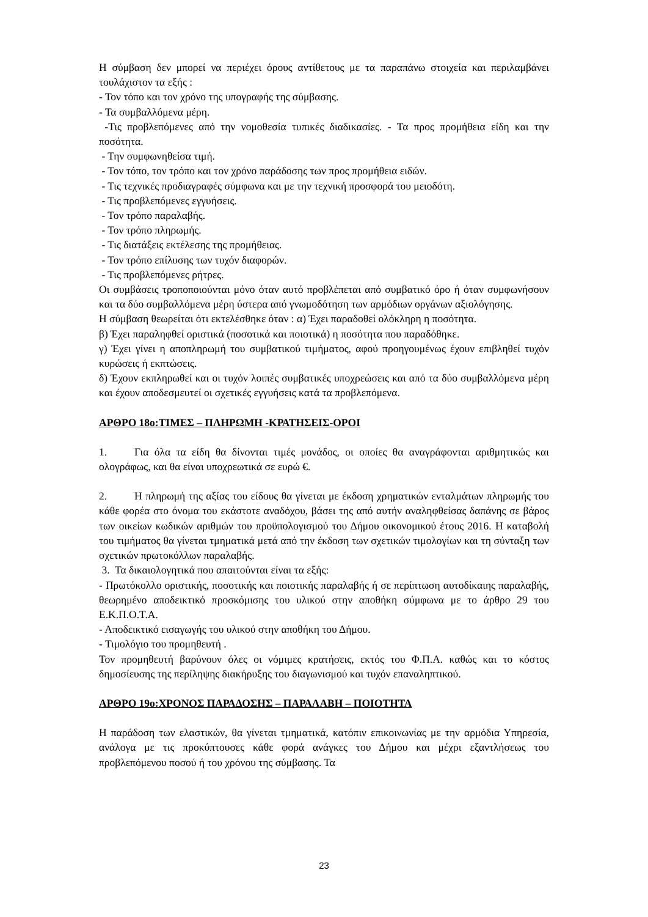Η σύμβαση δεν μπορεί να περιέχει όρους αντίθετους με τα παραπάνω στοιχεία και περιλαμβάνει τουλάχιστον τα εξής :
- Τον τόπο και τον χρόνο της υπογραφής της σύμβασης.
- Τα συμβαλλόμενα μέρη.
-Τις προβλεπόμενες από την νομοθεσία τυπικές διαδικασίες. - Τα προς προμήθεια είδη και την ποσότητα.
- Την συμφωνηθείσα τιμή.
- Τον τόπο, τον τρόπο και τον χρόνο παράδοσης των προς προμήθεια ειδών.
- Τις τεχνικές προδιαγραφές σύμφωνα και με την τεχνική προσφορά του μειοδότη.
- Τις προβλεπόμενες εγγυήσεις.
- Τον τρόπο παραλαβής.
- Τον τρόπο πληρωμής.
- Τις διατάξεις εκτέλεσης της προμήθειας.
- Τον τρόπο επίλυσης των τυχόν διαφορών.
- Τις προβλεπόμενες ρήτρες.
Οι συμβάσεις τροποποιούνται μόνο όταν αυτό προβλέπεται από συμβατικό όρο ή όταν συμφωνήσουν και τα δύο συμβαλλόμενα μέρη ύστερα από γνωμοδότηση των αρμόδιων οργάνων αξιολόγησης.
Η σύμβαση θεωρείται ότι εκτελέσθηκε όταν : α) Έχει παραδοθεί ολόκληρη η ποσότητα.
β) Έχει παραληφθεί οριστικά (ποσοτικά και ποιοτικά) η ποσότητα που παραδόθηκε.
γ) Έχει γίνει η αποπληρωμή του συμβατικού τιμήματος, αφού προηγουμένως έχουν επιβληθεί τυχόν κυρώσεις ή εκπτώσεις.
δ) Έχουν εκπληρωθεί και οι τυχόν λοιπές συμβατικές υποχρεώσεις και από τα δύο συμβαλλόμενα μέρη και έχουν αποδεσμευτεί οι σχετικές εγγυήσεις κατά τα προβλεπόμενα.
ΑΡΘΡΟ 18ο:ΤΙΜΕΣ – ΠΛΗΡΩΜΗ -ΚΡΑΤΗΣΕΙΣ-ΟΡΟΙ
1. Για όλα τα είδη θα δίνονται τιμές μονάδος, οι οποίες θα αναγράφονται αριθμητικώς και ολογράφως, και θα είναι υποχρεωτικά σε ευρώ €.
2. Η πληρωμή της αξίας του είδους θα γίνεται με έκδοση χρηματικών ενταλμάτων πληρωμής του κάθε φορέα στο όνομα του εκάστοτε αναδόχου, βάσει της από αυτήν αναληφθείσας δαπάνης σε βάρος των οικείων κωδικών αριθμών του προϋπολογισμού του Δήμου οικονομικού έτους 2016. Η καταβολή του τιμήματος θα γίνεται τμηματικά μετά από την έκδοση των σχετικών τιμολογίων και τη σύνταξη των σχετικών πρωτοκόλλων παραλαβής.
3. Τα δικαιολογητικά που απαιτούνται είναι τα εξής:
- Πρωτόκολλο οριστικής, ποσοτικής και ποιοτικής παραλαβής ή σε περίπτωση αυτοδίκαιης παραλαβής, θεωρημένο αποδεικτικό προσκόμισης του υλικού στην αποθήκη σύμφωνα με το άρθρο 29 του Ε.Κ.Π.Ο.Τ.Α.
- Αποδεικτικό εισαγωγής του υλικού στην αποθήκη του Δήμου.
- Τιμολόγιο του προμηθευτή .
Τον προμηθευτή βαρύνουν όλες οι νόμιμες κρατήσεις, εκτός του Φ.Π.Α. καθώς και το κόστος δημοσίευσης της περίληψης διακήρυξης του διαγωνισμού και τυχόν επαναληπτικού.
ΑΡΘΡΟ 19ο:ΧΡΟΝΟΣ ΠΑΡΑΔΟΣΗΣ – ΠΑΡΑΛΑΒΗ – ΠΟΙΟΤΗΤΑ
Η παράδοση των ελαστικών, θα γίνεται τμηματικά, κατόπιν επικοινωνίας με την αρμόδια Υπηρεσία, ανάλογα με τις προκύπτουσες κάθε φορά ανάγκες του Δήμου και μέχρι εξαντλήσεως του προβλεπόμενου ποσού ή του χρόνου της σύμβασης. Τα
23